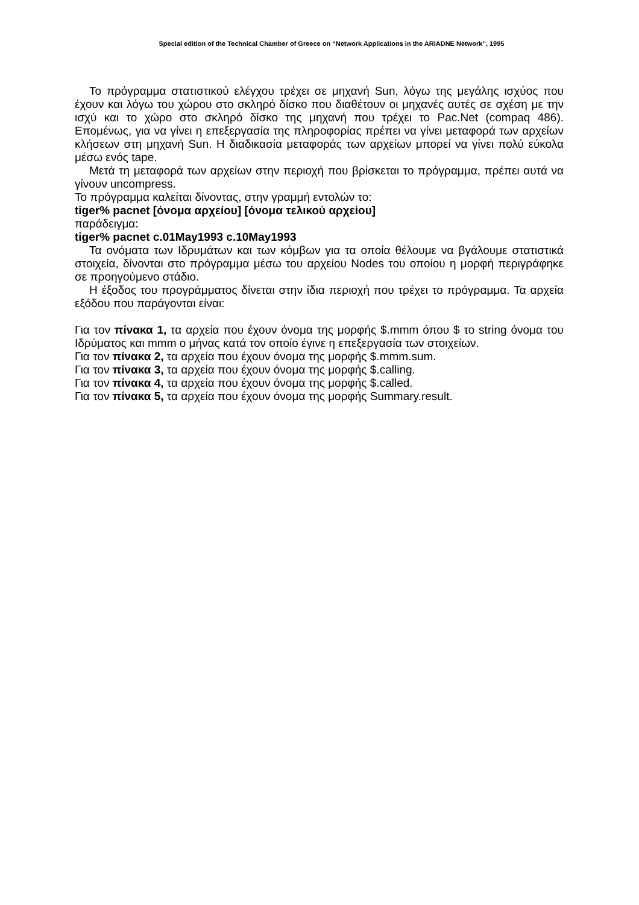Special edition of the Technical Chamber of Greece on “Network Applications in the ARIADNE Network”, 1995
Το πρόγραμμα στατιστικού ελέγχου τρέχει σε μηχανή Sun, λόγω της μεγάλης ισχύος που έχουν και λόγω του χώρου στο σκληρό δίσκο που διαθέτουν οι μηχανές αυτές σε σχέση με την ισχύ και το χώρο στο σκληρό δίσκο της μηχανή που τρέχει το Pac.Net (compaq 486). Επομένως, για να γίνει η επεξεργασία της πληροφορίας πρέπει να γίνει μεταφορά των αρχείων κλήσεων στη μηχανή Sun. Η διαδικασία μεταφοράς των αρχείων μπορεί να γίνει πολύ εύκολα μέσω ενός tape.
Μετά τη μεταφορά των αρχείων στην περιοχή που βρίσκεται το πρόγραμμα, πρέπει αυτά να γίνουν uncompress.
Το πρόγραμμα καλείται δίνοντας, στην γραμμή εντολών το:
tiger% pacnet [όνομα αρχείου] [όνομα τελικού αρχείου]
παράδειγμα:
tiger% pacnet c.01May1993 c.10May1993
Τα ονόματα των Ιδρυμάτων και των κόμβων για τα οποία θέλουμε να βγάλουμε στατιστικά στοιχεία, δίνονται στο πρόγραμμα μέσω του αρχείου Nodes του οποίου η μορφή περιγράφηκε σε προηγούμενο στάδιο.
Η έξοδος του προγράμματος δίνεται στην ίδια περιοχή που τρέχει το πρόγραμμα. Τα αρχεία εξόδου που παράγονται είναι:
Για τον πίνακα 1, τα αρχεία που έχουν όνομα της μορφής $.mmm όπου $ το string όνομα του Ιδρύματος και mmm ο μήνας κατά τον οποίο έγινε η επεξεργασία των στοιχείων.
Για τον πίνακα 2, τα αρχεία που έχουν όνομα της μορφής $.mmm.sum.
Για τον πίνακα 3, τα αρχεία που έχουν όνομα της μορφής $.calling.
Για τον πίνακα 4, τα αρχεία που έχουν όνομα της μορφής $.called.
Για τον πίνακα 5, τα αρχεία που έχουν όνομα της μορφής Summary.result.